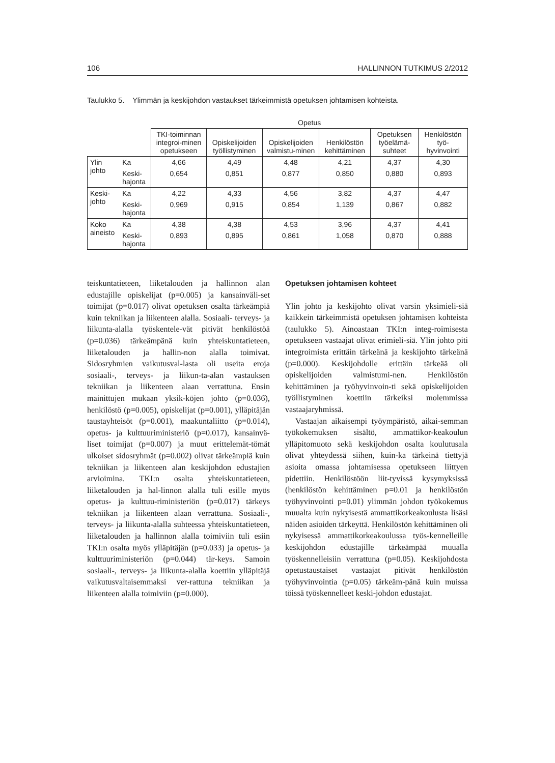106 HALLINNON TUTKIMUS 2/2012
Taulukko 5. Ylimmän ja keskijohdon vastaukset tärkeimmistä opetuksen johtamisen kohteista.
| | | Opetus | | | | | |
| --- | --- | --- | --- | --- | --- | --- | --- |
| | | TKI-toiminnan integroi-minen opetukseen | Opiskelijoiden työllistyminen | Opiskelijoiden valmistu-minen | Henkilöstön kehittäminen | Opetuksen työelämä-suhteet | Henkilöstön työ-hyvinvointi |
| Ylin johto | Ka | 4,66 | 4,49 | 4,48 | 4,21 | 4,37 | 4,30 |
| | Keski-hajonta | 0,654 | 0,851 | 0,877 | 0,850 | 0,880 | 0,893 |
| Keski-johto | Ka | 4,22 | 4,33 | 4,56 | 3,82 | 4,37 | 4,47 |
| | Keski-hajonta | 0,969 | 0,915 | 0,854 | 1,139 | 0,867 | 0,882 |
| Koko aineisto | Ka | 4,38 | 4,38 | 4,53 | 3,96 | 4,37 | 4,41 |
| | Keski-hajonta | 0,893 | 0,895 | 0,861 | 1,058 | 0,870 | 0,888 |
teiskuntatieteen, liiketalouden ja hallinnon alan edustajille opiskelijat (p=0.005) ja kansainväli-set toimijat (p=0.017) olivat opetuksen osalta tärkeämpiä kuin tekniikan ja liikenteen alalla. Sosiaali- terveys- ja liikunta-alalla työskentele-vät pitivät henkilöstöä (p=0.036) tärkeämpänä kuin yhteiskuntatieteen, liiketalouden ja hallin-non alalla toimivat. Sidosryhmien vaikutusval-lasta oli useita eroja sosiaali-, terveys- ja liikun-ta-alan vastauksen tekniikan ja liikenteen alaan verrattuna. Ensin mainittujen mukaan yksik-köjen johto (p=0.036), henkilöstö (p=0.005), opiskelijat (p=0.001), ylläpitäjän taustayhteisöt (p=0.001), maakuntaliitto (p=0.014), opetus- ja kulttuuriministeriö (p=0.017), kansainvä-liset toimijat (p=0.007) ja muut erittelemät-tömät ulkoiset sidosryhmät (p=0.002) olivat tärkeämpiä kuin tekniikan ja liikenteen alan keskijohdon edustajien arvioimina. TKI:n osalta yhteiskuntatieteen, liiketalouden ja hal-linnon alalla tuli esille myös opetus- ja kulttuu-riministeriön (p=0.017) tärkeys tekniikan ja liikenteen alaan verrattuna. Sosiaali-, terveys- ja liikunta-alalla suhteessa yhteiskuntatieteen, liiketalouden ja hallinnon alalla toimiviin tuli esiin TKI:n osalta myös ylläpitäjän (p=0.033) ja opetus- ja kulttuuriministeriön (p=0.044) tär-keys. Samoin sosiaali-, terveys- ja liikunta-alalla koettiin ylläpitäjä vaikutusvaltaisemmaksi ver-rattuna tekniikan ja liikenteen alalla toimiviin (p=0.000).
Opetuksen johtamisen kohteet
Ylin johto ja keskijohto olivat varsin yksimieli-siä kaikkein tärkeimmistä opetuksen johtamisen kohteista (taulukko 5). Ainoastaan TKI:n integ-roimisesta opetukseen vastaajat olivat erimieli-siä. Ylin johto piti integroimista erittäin tärkeänä ja keskijohto tärkeänä (p=0.000). Keskijohdolle erittäin tärkeää oli opiskelijoiden valmistumi-nen. Henkilöstön kehittäminen ja työhyvinvoin-ti sekä opiskelijoiden työllistyminen koettiin tärkeiksi molemmissa vastaajaryhmissä.
Vastaajan aikaisempi työympäristö, aikai-semman työkokemuksen sisältö, ammattikor-keakoulun ylläpitomuoto sekä keskijohdon osalta koulutusala olivat yhteydessä siihen, kuin-ka tärkeinä tiettyjä asioita omassa johtamisessa opetukseen liittyen pidettiin. Henkilöstöön liit-tyvissä kysymyksissä (henkilöstön kehittäminen p=0.01 ja henkilöstön työhyvinvointi p=0.01) ylimmän johdon työkokemus muualta kuin nykyisestä ammattikorkeakoulusta lisäsi näiden asioiden tärkeyttä. Henkilöstön kehittäminen oli nykyisessä ammattikorkeakoulussa työs-kennelleille keskijohdon edustajille tärkeämpää muualla työskennelleisiin verrattuna (p=0.05). Keskijohdosta opetustaustaiset vastaajat pitivät henkilöstön työhyvinvointia (p=0.05) tärkeäm-pänä kuin muissa töissä työskennelleet keski-johdon edustajat.